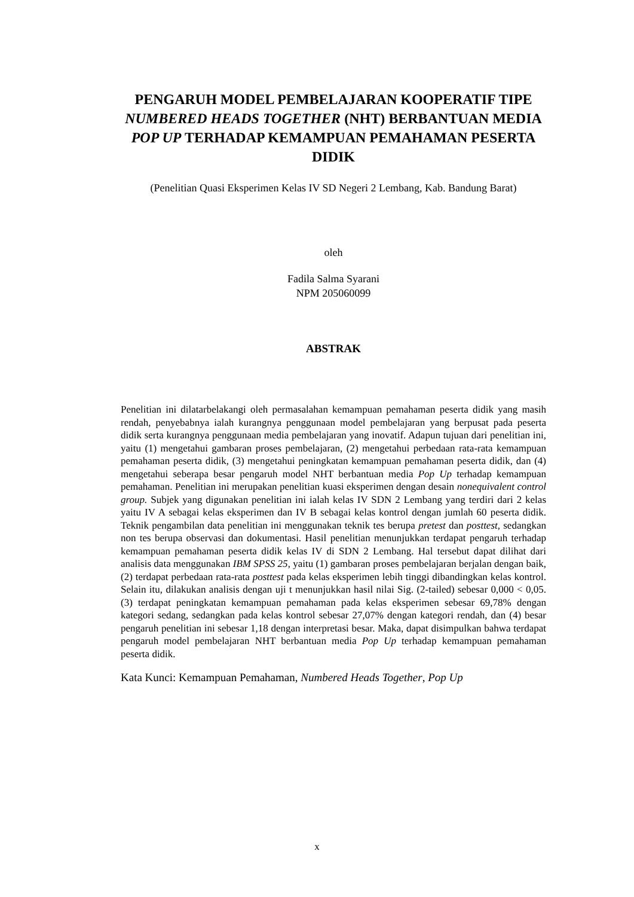PENGARUH MODEL PEMBELAJARAN KOOPERATIF TIPE NUMBERED HEADS TOGETHER (NHT) BERBANTUAN MEDIA POP UP TERHADAP KEMAMPUAN PEMAHAMAN PESERTA DIDIK
(Penelitian Quasi Eksperimen Kelas IV SD Negeri 2 Lembang, Kab. Bandung Barat)
oleh
Fadila Salma Syarani
NPM 205060099
ABSTRAK
Penelitian ini dilatarbelakangi oleh permasalahan kemampuan pemahaman peserta didik yang masih rendah, penyebabnya ialah kurangnya penggunaan model pembelajaran yang berpusat pada peserta didik serta kurangnya penggunaan media pembelajaran yang inovatif. Adapun tujuan dari penelitian ini, yaitu (1) mengetahui gambaran proses pembelajaran, (2) mengetahui perbedaan rata-rata kemampuan pemahaman peserta didik, (3) mengetahui peningkatan kemampuan pemahaman peserta didik, dan (4) mengetahui seberapa besar pengaruh model NHT berbantuan media Pop Up terhadap kemampuan pemahaman. Penelitian ini merupakan penelitian kuasi eksperimen dengan desain nonequivalent control group. Subjek yang digunakan penelitian ini ialah kelas IV SDN 2 Lembang yang terdiri dari 2 kelas yaitu IV A sebagai kelas eksperimen dan IV B sebagai kelas kontrol dengan jumlah 60 peserta didik. Teknik pengambilan data penelitian ini menggunakan teknik tes berupa pretest dan posttest, sedangkan non tes berupa observasi dan dokumentasi. Hasil penelitian menunjukkan terdapat pengaruh terhadap kemampuan pemahaman peserta didik kelas IV di SDN 2 Lembang. Hal tersebut dapat dilihat dari analisis data menggunakan IBM SPSS 25, yaitu (1) gambaran proses pembelajaran berjalan dengan baik, (2) terdapat perbedaan rata-rata posttest pada kelas eksperimen lebih tinggi dibandingkan kelas kontrol. Selain itu, dilakukan analisis dengan uji t menunjukkan hasil nilai Sig. (2-tailed) sebesar 0,000 < 0,05. (3) terdapat peningkatan kemampuan pemahaman pada kelas eksperimen sebesar 69,78% dengan kategori sedang, sedangkan pada kelas kontrol sebesar 27,07% dengan kategori rendah, dan (4) besar pengaruh penelitian ini sebesar 1,18 dengan interpretasi besar. Maka, dapat disimpulkan bahwa terdapat pengaruh model pembelajaran NHT berbantuan media Pop Up terhadap kemampuan pemahaman peserta didik.
Kata Kunci: Kemampuan Pemahaman, Numbered Heads Together, Pop Up
x